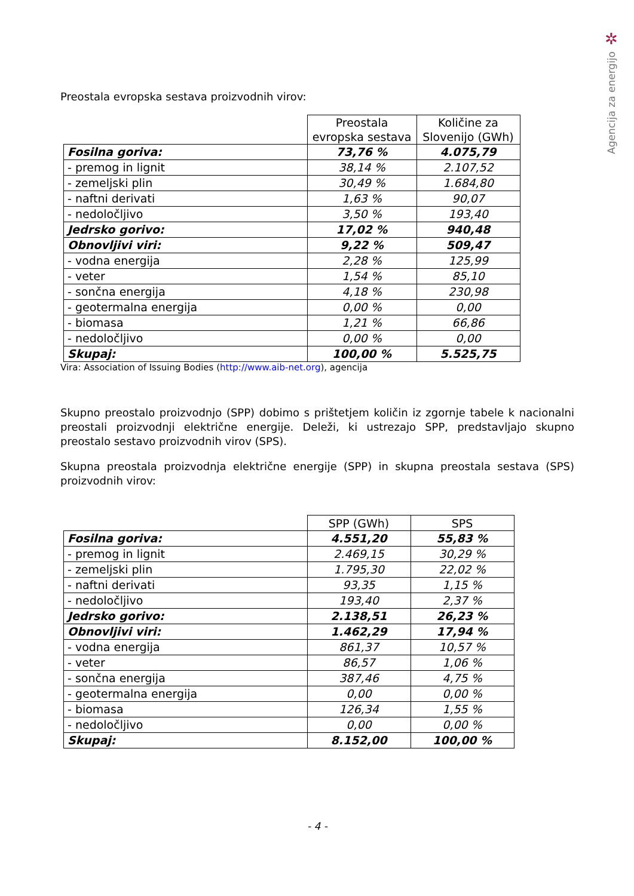✲
Agencija za energijo
Preostala evropska sestava proizvodnih virov:
| | Preostala evropska sestava | Količine za Slovenijo (GWh) |
| Fosilna goriva: | 73,76 % | 4.075,79 |
| - premog in lignit | 38,14 % | 2.107,52 |
| - zemeljski plin | 30,49 % | 1.684,80 |
| - naftni derivati | 1,63 % | 90,07 |
| - nedoločljivo | 3,50 % | 193,40 |
| Jedrsko gorivo: | 17,02 % | 940,48 |
| Obnovljivi viri: | 9,22 % | 509,47 |
| - vodna energija | 2,28 % | 125,99 |
| - veter | 1,54 % | 85,10 |
| - sončna energija | 4,18 % | 230,98 |
| - geotermalna energija | 0,00 % | 0,00 |
| - biomasa | 1,21 % | 66,86 |
| - nedoločljivo | 0,00 % | 0,00 |
| Skupaj: | 100,00 % | 5.525,75 |
Vira: Association of Issuing Bodies (http://www.aib-net.org), agencija
Skupno preostalo proizvodnjo (SPP) dobimo s prištetjem količin iz zgornje tabele k nacionalni preostali proizvodnji električne energije. Deleži, ki ustrezajo SPP, predstavljajo skupno preostalo sestavo proizvodnih virov (SPS).
Skupna preostala proizvodnja električne energije (SPP) in skupna preostala sestava (SPS) proizvodnih virov:
| | SPP (GWh) | SPS |
| Fosilna goriva: | 4.551,20 | 55,83 % |
| - premog in lignit | 2.469,15 | 30,29 % |
| - zemeljski plin | 1.795,30 | 22,02 % |
| - naftni derivati | 93,35 | 1,15 % |
| - nedoločljivo | 193,40 | 2,37 % |
| Jedrsko gorivo: | 2.138,51 | 26,23 % |
| Obnovljivi viri: | 1.462,29 | 17,94 % |
| - vodna energija | 861,37 | 10,57 % |
| - veter | 86,57 | 1,06 % |
| - sončna energija | 387,46 | 4,75 % |
| - geotermalna energija | 0,00 | 0,00 % |
| - biomasa | 126,34 | 1,55 % |
| - nedoločljivo | 0,00 | 0,00 % |
| Skupaj: | 8.152,00 | 100,00 % |
- 4 -